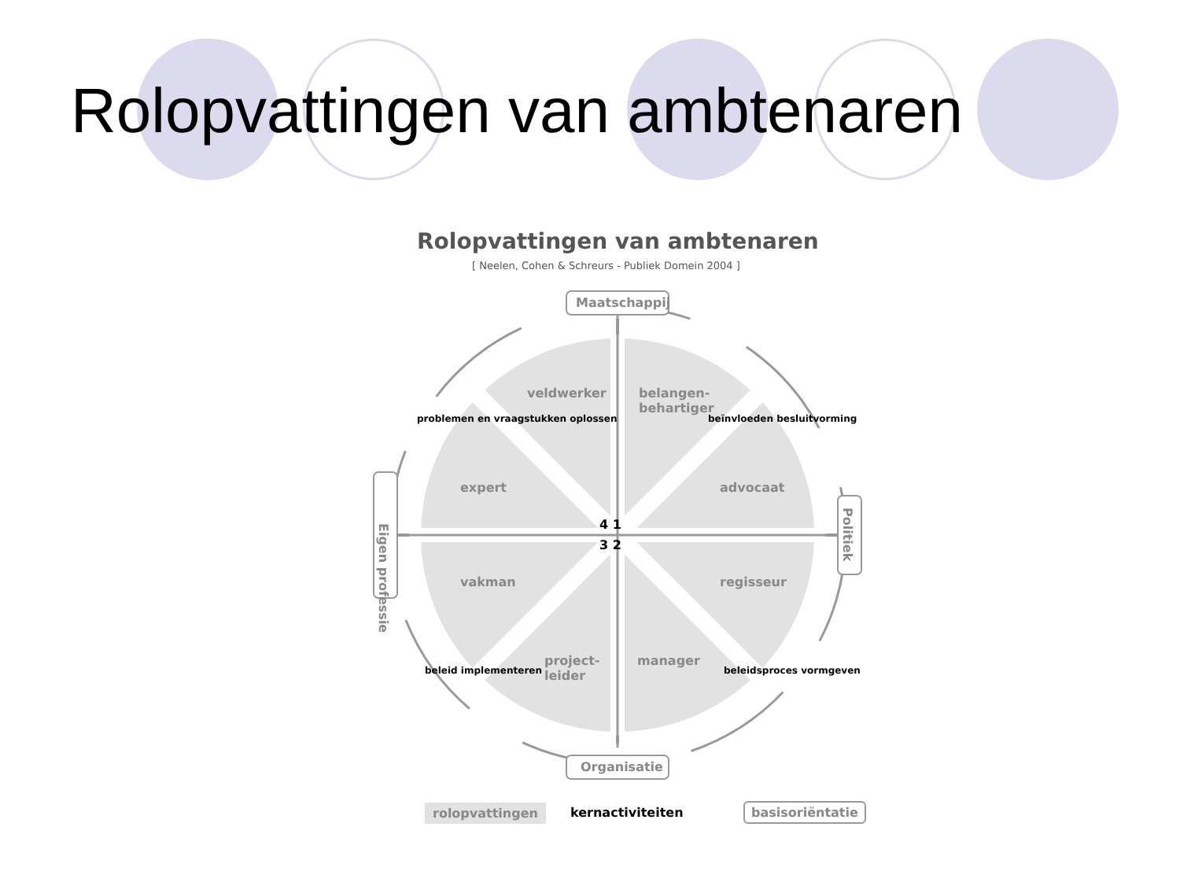Rolopvattingen van ambtenaren
Rolopvattingen van ambtenaren
[ Neelen, Cohen & Schreurs - Publiek Domein 2004 ]
Maatschappij
Organisatie
Eigen professie
Politiek
veldwerker
belangen-
behartiger
expert advocaat
vakman regisseur
project-
leider
manager
4 1
3 2
problemen en vraagstukken oplossen
beïnvloeden besluitvorming
beleid implementeren beleidsproces vormgeven
rolopvattingen kernactiviteiten basisoriëntatie